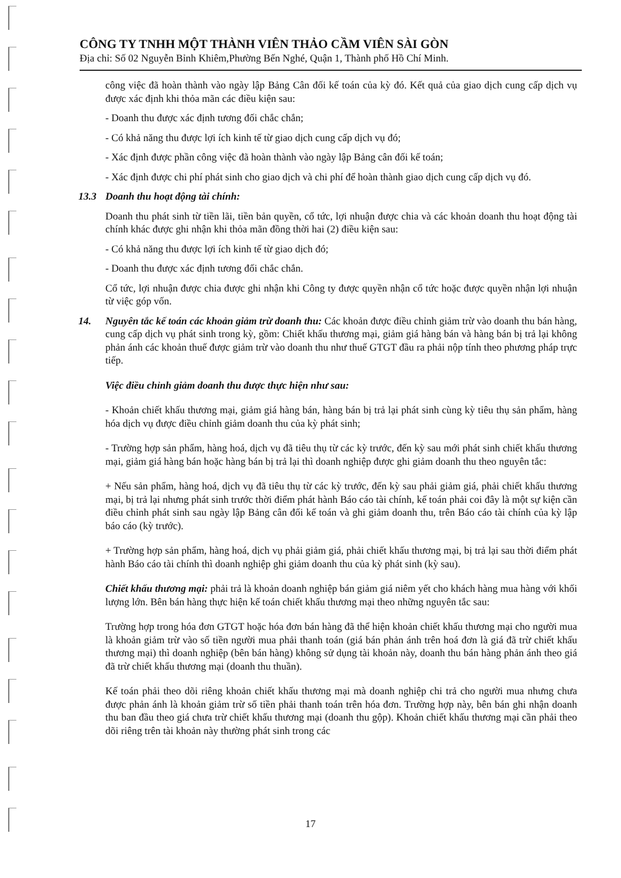CÔNG TY TNHH MỘT THÀNH VIÊN THẢO CẦM VIÊN SÀI GÒN
Địa chỉ: Số 02 Nguyễn Bỉnh Khiêm,Phường Bến Nghé, Quận 1, Thành phố Hồ Chí Minh.
công việc đã hoàn thành vào ngày lập Bảng Cân đối kế toán của kỳ đó. Kết quả của giao dịch cung cấp dịch vụ được xác định khi thỏa mãn các điều kiện sau:
- Doanh thu được xác định tương đối chắc chắn;
- Có khả năng thu được lợi ích kinh tế từ giao dịch cung cấp dịch vụ đó;
- Xác định được phần công việc đã hoàn thành vào ngày lập Bảng cân đối kế toán;
- Xác định được chi phí phát sinh cho giao dịch và chi phí để hoàn thành giao dịch cung cấp dịch vụ đó.
13.3 Doanh thu hoạt động tài chính:
Doanh thu phát sinh từ tiền lãi, tiền bản quyền, cổ tức, lợi nhuận được chia và các khoản doanh thu hoạt động tài chính khác được ghi nhận khi thỏa mãn đồng thời hai (2) điều kiện sau:
- Có khả năng thu được lợi ích kinh tế từ giao dịch đó;
- Doanh thu được xác định tương đối chắc chắn.
Cổ tức, lợi nhuận được chia được ghi nhận khi Công ty được quyền nhận cổ tức hoặc được quyền nhận lợi nhuận từ việc góp vốn.
14. Nguyên tắc kế toán các khoản giảm trừ doanh thu: Các khoản được điều chỉnh giảm trừ vào doanh thu bán hàng, cung cấp dịch vụ phát sinh trong kỳ, gồm: Chiết khấu thương mại, giảm giá hàng bán và hàng bán bị trả lại không phản ánh các khoản thuế được giảm trừ vào doanh thu như thuế GTGT đầu ra phải nộp tính theo phương pháp trực tiếp.
Việc điều chỉnh giảm doanh thu được thực hiện như sau:
- Khoản chiết khấu thương mại, giảm giá hàng bán, hàng bán bị trả lại phát sinh cùng kỳ tiêu thụ sản phẩm, hàng hóa dịch vụ được điều chỉnh giảm doanh thu của kỳ phát sinh;
- Trường hợp sản phẩm, hàng hoá, dịch vụ đã tiêu thụ từ các kỳ trước, đến kỳ sau mới phát sinh chiết khấu thương mại, giảm giá hàng bán hoặc hàng bán bị trả lại thì doanh nghiệp được ghi giảm doanh thu theo nguyên tắc:
+ Nếu sản phẩm, hàng hoá, dịch vụ đã tiêu thụ từ các kỳ trước, đến kỳ sau phải giảm giá, phải chiết khấu thương mại, bị trả lại nhưng phát sinh trước thời điểm phát hành Báo cáo tài chính, kế toán phải coi đây là một sự kiện cần điều chỉnh phát sinh sau ngày lập Bảng cân đối kế toán và ghi giảm doanh thu, trên Báo cáo tài chính của kỳ lập báo cáo (kỳ trước).
+ Trường hợp sản phẩm, hàng hoá, dịch vụ phải giảm giá, phải chiết khấu thương mại, bị trả lại sau thời điểm phát hành Báo cáo tài chính thì doanh nghiệp ghi giảm doanh thu của kỳ phát sinh (kỳ sau).
Chiết khấu thương mại: phải trả là khoản doanh nghiệp bán giảm giá niêm yết cho khách hàng mua hàng với khối lượng lớn. Bên bán hàng thực hiện kế toán chiết khấu thương mại theo những nguyên tắc sau:
Trường hợp trong hóa đơn GTGT hoặc hóa đơn bán hàng đã thể hiện khoản chiết khấu thương mại cho người mua là khoản giảm trừ vào số tiền người mua phải thanh toán (giá bán phản ánh trên hoá đơn là giá đã trừ chiết khấu thương mại) thì doanh nghiệp (bên bán hàng) không sử dụng tài khoản này, doanh thu bán hàng phản ánh theo giá đã trừ chiết khấu thương mại (doanh thu thuần).
Kế toán phải theo dõi riêng khoản chiết khấu thương mại mà doanh nghiệp chi trả cho người mua nhưng chưa được phản ánh là khoản giảm trừ số tiền phải thanh toán trên hóa đơn. Trường hợp này, bên bán ghi nhận doanh thu ban đầu theo giá chưa trừ chiết khấu thương mại (doanh thu gộp). Khoản chiết khấu thương mại cần phải theo dõi riêng trên tài khoản này thường phát sinh trong các
17